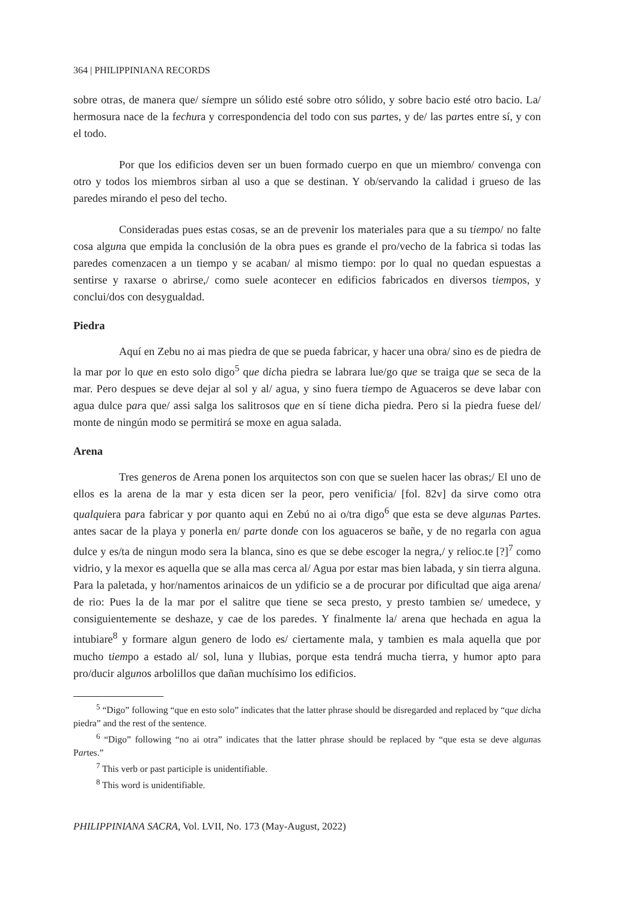364 | PHILIPPINIANA RECORDS
sobre otras, de manera que/ siempre un sólido esté sobre otro sólido, y sobre bacio esté otro bacio. La/ hermosura nace de la fechura y correspondencia del todo con sus partes, y de/ las partes entre sí, y con el todo.
Por que los edificios deven ser un buen formado cuerpo en que un miembro/ convenga con otro y todos los miembros sirban al uso a que se destinan. Y ob/servando la calidad i grueso de las paredes mirando el peso del techo.
Consideradas pues estas cosas, se an de prevenir los materiales para que a su tiempo/ no falte cosa alguna que empida la conclusión de la obra pues es grande el pro/vecho de la fabrica si todas las paredes comenzacen a un tiempo y se acaban/ al mismo tiempo: por lo qual no quedan espuestas a sentirse y raxarse o abrirse,/ como suele acontecer en edificios fabricados en diversos tiempos, y conclui/dos con desygualdad.
Piedra
Aquí en Zebu no ai mas piedra de que se pueda fabricar, y hacer una obra/ sino es de piedra de la mar por lo que en esto solo digo<sup>5</sup> que dicha piedra se labrara lue/go que se traiga que se seca de la mar. Pero despues se deve dejar al sol y al/ agua, y sino fuera tiempo de Aguaceros se deve labar con agua dulce para que/ assi salga los salitrosos que en sí tiene dicha piedra. Pero si la piedra fuese del/ monte de ningún modo se permitirá se moxe en agua salada.
Arena
Tres generos de Arena ponen los arquitectos son con que se suelen hacer las obras;/ El uno de ellos es la arena de la mar y esta dicen ser la peor, pero venificia/ [fol. 82v] da sirve como otra qualquiera para fabricar y por quanto aqui en Zebú no ai o/tra digo<sup>6</sup> que esta se deve algunas Partes. antes sacar de la playa y ponerla en/ parte donde con los aguaceros se bañe, y de no regarla con agua dulce y es/ta de ningun modo sera la blanca, sino es que se debe escoger la negra,/ y relioc.te [?]<sup>7</sup> como vidrio, y la mexor es aquella que se alla mas cerca al/ Agua por estar mas bien labada, y sin tierra alguna. Para la paletada, y hor/namentos arinaicos de un ydificio se a de procurar por dificultad que aiga arena/ de rio: Pues la de la mar por el salitre que tiene se seca presto, y presto tambien se/ umedece, y consiguientemente se deshaze, y cae de los paredes. Y finalmente la/ arena que hechada en agua la intubiare<sup>8</sup> y formare algun genero de lodo es/ ciertamente mala, y tambien es mala aquella que por mucho tiempo a estado al/ sol, luna y llubias, porque esta tendrá mucha tierra, y humor apto para pro/ducir algunos arbolillos que dañan muchísimo los edificios.
<sup>5</sup> “Digo” following “que en esto solo” indicates that the latter phrase should be disregarded and replaced by “que dicha piedra” and the rest of the sentence.
<sup>6</sup> “Digo” following “no ai otra” indicates that the latter phrase should be replaced by “que esta se deve algunas Partes.”
<sup>7</sup> This verb or past participle is unidentifiable.
<sup>8</sup> This word is unidentifiable.
PHILIPPINIANA SACRA, Vol. LVII, No. 173 (May-August, 2022)